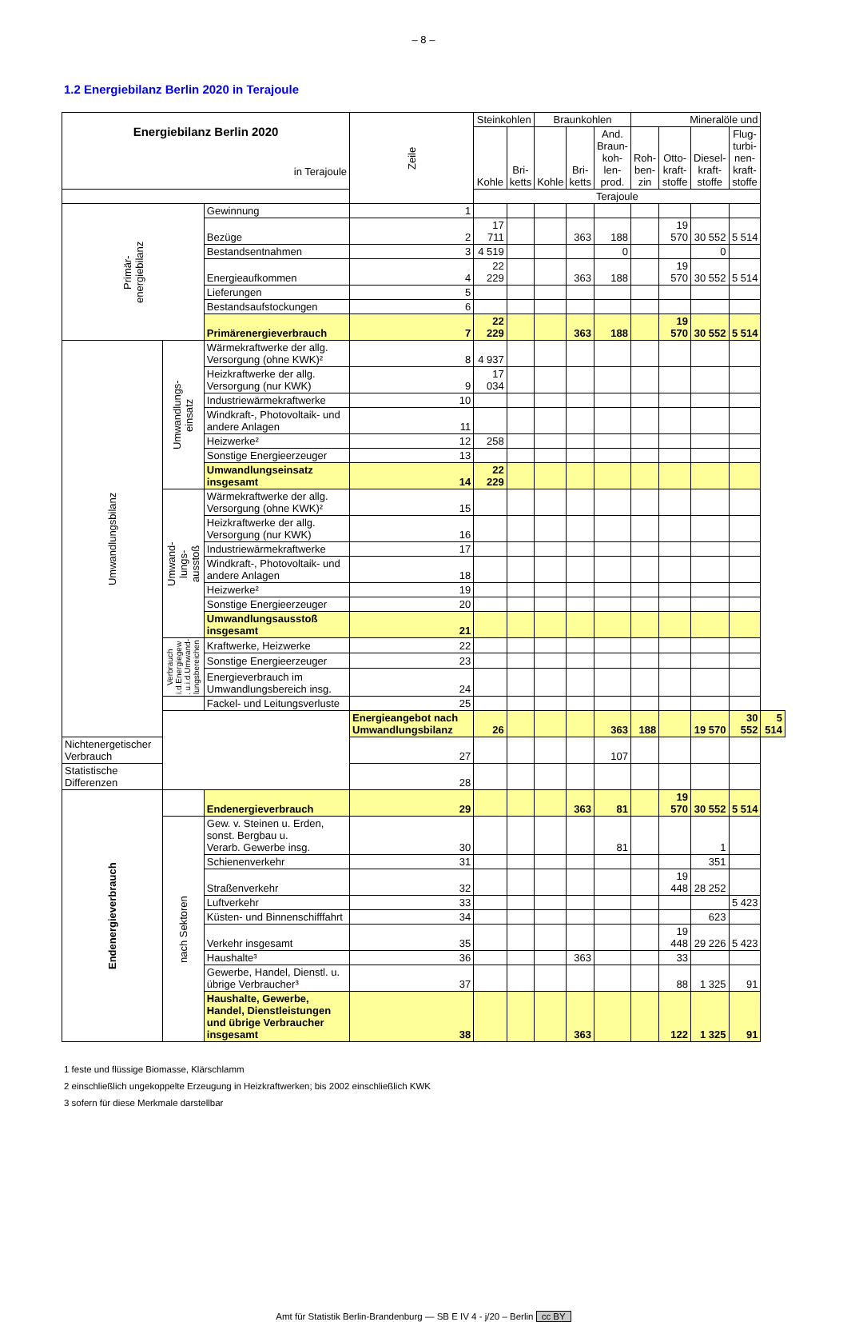– 8 –
1.2 Energiebilanz Berlin 2020 in Terajoule
| Energiebilanz Berlin 2020 in Terajoule | | | Zeile | Steinkohlen | | Braunkohlen | | | Mineralöle und | | | | |
| --- | --- | --- | --- | --- | --- | --- | --- | --- | --- | --- | --- | --- | --- |
| | | | | Kohle | Bri- ketts | Kohle | Bri- ketts | And. Braun- koh- len- prod. | Roh- ben- zin | Otto- kraft- stoffe | Diesel- kraft- stoffe | Flug- turbi- nen- kraft- stoffe | |
| | | | | Terajoule | | | | | | | | | |
| Primär- energiebilanz | | Gewinnung | 1 | | | | | | | | | | |
| | | Bezüge | 2 | 17 711 | | | 363 | 188 | | 19 570 | 30 552 | 5 514 | |
| | | Bestandsentnahmen | 3 | 4 519 | | | | 0 | | | 0 | | |
| | | Energieaufkommen | 4 | 22 229 | | | 363 | 188 | | 19 570 | 30 552 | 5 514 | |
| | | Lieferungen | 5 | | | | | | | | | | |
| | | Bestandsaufstockungen | 6 | | | | | | | | | | |
| | | Primärenergieverbrauch | 7 | 22 229 | | | 363 | 188 | | 19 570 | 30 552 | 5 514 | |
| Umwandlungsbilanz | Umwandlungs- einsatz | Wärmekraftwerke der allg. Versorgung (ohne KWK)² | 8 | 4 937 | | | | | | | | | |
| | | Heizkraftwerke der allg. Versorgung (nur KWK) | 9 | 17 034 | | | | | | | | | |
| | | Industriewärmekraftwerke | 10 | | | | | | | | | | |
| | | Windkraft-, Photovoltaik- und andere Anlagen | 11 | | | | | | | | | | |
| | | Heizwerke² | 12 | 258 | | | | | | | | | |
| | | Sonstige Energieerzeuger | 13 | | | | | | | | | | |
| | | Umwandlungseinsatz insgesamt | 14 | 22 229 | | | | | | | | | |
| | Umwand- lungs- ausstoß | Wärmekraftwerke der allg. Versorgung (ohne KWK)² | 15 | | | | | | | | | | |
| | | Heizkraftwerke der allg. Versorgung (nur KWK) | 16 | | | | | | | | | | |
| | | Industriewärmekraftwerke | 17 | | | | | | | | | | |
| | | Windkraft-, Photovoltaik- und andere Anlagen | 18 | | | | | | | | | | |
| | | Heizwerke² | 19 | | | | | | | | | | |
| | | Sonstige Energieerzeuger | 20 | | | | | | | | | | |
| | | Umwandlungsausstoß insgesamt | 21 | | | | | | | | | | |
| | Verbrauch i.d.Energiegew . u.i.d.Umwand- lungsbereichen | Kraftwerke, Heizwerke | 22 | | | | | | | | | | |
| | | Sonstige Energieerzeuger | 23 | | | | | | | | | | |
| | | Energieverbrauch im Umwandlungsbereich insg. | 24 | | | | | | | | | | |
| | | Fackel- und Leitungsverluste | 25 | | | | | | | | | | |
| | | | Energieangebot nach Umwandlungsbilanz | 26 | | | | 363 | 188 | | 19 570 | 30 552 | 5 514 |
| Nichtenergetischer Verbrauch | | | 27 | | | | | 107 | | | | | |
| Statistische Differenzen | | | 28 | | | | | | | | | | |
| Endenergieverbrauch | | Endenergieverbrauch | 29 | | | | 363 | 81 | | 19 570 | 30 552 | 5 514 | |
| | nach Sektoren | Gew. v. Steinen u. Erden, sonst. Bergbau u. Verarb. Gewerbe insg. | 30 | | | | | 81 | | | 1 | | |
| | | Schienenverkehr | 31 | | | | | | | | 351 | | |
| | | Straßenverkehr | 32 | | | | | | | 19 448 | 28 252 | | |
| | | Luftverkehr | 33 | | | | | | | | | 5 423 | |
| | | Küsten- und Binnenschifffahrt | 34 | | | | | | | | 623 | | |
| | | Verkehr insgesamt | 35 | | | | | | | 19 448 | 29 226 | 5 423 | |
| | | Haushalte³ | 36 | | | | 363 | | | 33 | | | |
| | | Gewerbe, Handel, Dienstl. u. übrige Verbraucher³ | 37 | | | | | | | 88 | 1 325 | 91 | |
| | | Haushalte, Gewerbe, Handel, Dienstleistungen und übrige Verbraucher insgesamt | 38 | | | | 363 | | | 122 | 1 325 | 91 | |
1 feste und flüssige Biomasse, Klärschlamm
2 einschließlich ungekoppelte Erzeugung in Heizkraftwerken; bis 2002 einschließlich KWK
3 sofern für diese Merkmale darstellbar
Amt für Statistik Berlin-Brandenburg — SB E IV 4 - j/20 – Berlin cc BY